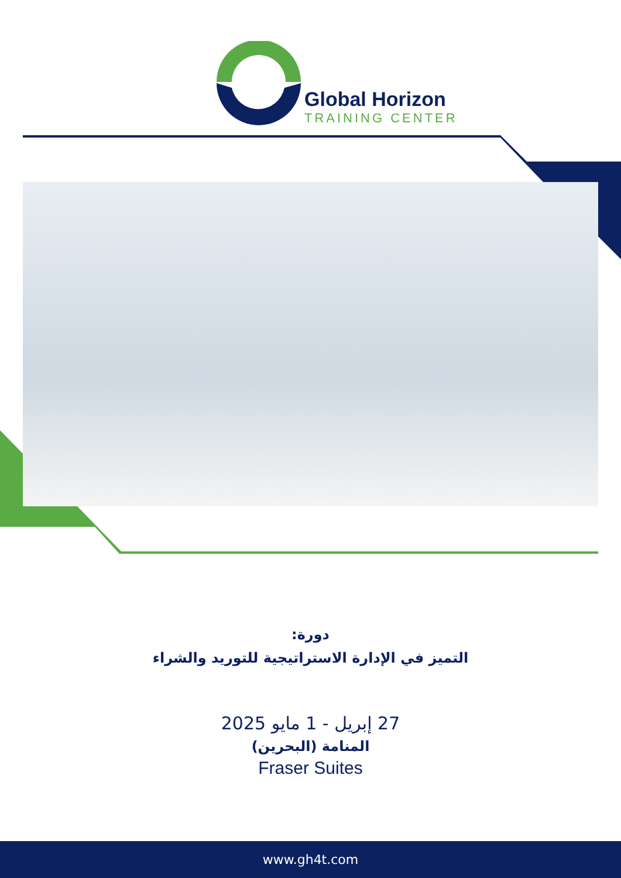Global Horizon
TRAINING CENTER
دورة:
التميز في الإدارة الاستراتيجية للتوريد والشراء
27 إبريل - 1 مايو 2025
المنامة (البحرين)
Fraser Suites
www.gh4t.com